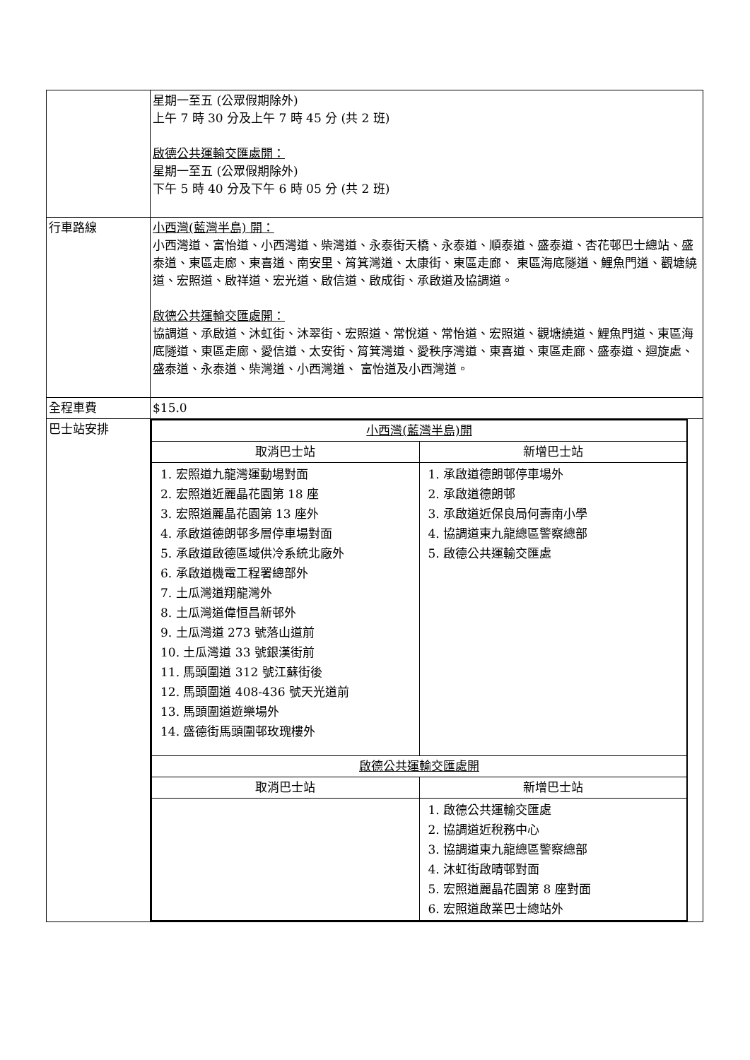| | 星期一至五 (公眾假期除外) 上午 7 時 30 分及上午 7 時 45 分 (共 2 班) 啟德公共運輸交匯處開： 星期一至五 (公眾假期除外) 下午 5 時 40 分及下午 6 時 05 分 (共 2 班) |
| 行車路線 | 小西灣(藍灣半島) 開： 小西灣道、富怡道、小西灣道、柴灣道、永泰街天橋、永泰道、順泰道、盛泰道、杏花邨巴士總站、盛泰道、東區走廊、東喜道、南安里、筲箕灣道、太康街、東區走廊、 東區海底隧道、鯉魚門道、觀塘繞道、宏照道、啟祥道、宏光道、啟信道、啟成街、承啟道及協調道。 啟德公共運輸交匯處開： 協調道、承啟道、沐虹街、沐翠街、宏照道、常悅道、常怡道、宏照道、觀塘繞道、鯉魚門道、東區海底隧道、東區走廊、愛信道、太安街、筲箕灣道、愛秩序灣道、東喜道、東區走廊、盛泰道、迴旋處、盛泰道、永泰道、柴灣道、小西灣道、 富怡道及小西灣道。 |
| 全程車費 | $15.0 |
| 巴士站安排 | / 小西灣(藍灣半島)開 / / / --- / --- / / 取消巴士站 / 新增巴士站 / / 1. 宏照道九龍灣運動場對面 2. 宏照道近麗晶花園第 18 座 3. 宏照道麗晶花園第 13 座外 4. 承啟道德朗邨多層停車場對面 5. 承啟道啟德區域供冷系統北廠外 6. 承啟道機電工程署總部外 7. 土瓜灣道翔龍灣外 8. 土瓜灣道偉恒昌新邨外 9. 土瓜灣道 273 號落山道前 10. 土瓜灣道 33 號銀漢街前 11. 馬頭圍道 312 號江蘇街後 12. 馬頭圍道 408-436 號天光道前 13. 馬頭圍道遊樂場外 14. 盛德街馬頭圍邨玫瑰樓外 / 1. 承啟道德朗邨停車場外 2. 承啟道德朗邨 3. 承啟道近保良局何壽南小學 4. 協調道東九龍總區警察總部 5. 啟德公共運輸交匯處 / / 啟德公共運輸交匯處開 / / / 取消巴士站 / 新增巴士站 / / / 1. 啟德公共運輸交匯處 2. 協調道近稅務中心 3. 協調道東九龍總區警察總部 4. 沐虹街啟晴邨對面 5. 宏照道麗晶花園第 8 座對面 6. 宏照道啟業巴士總站外 / |